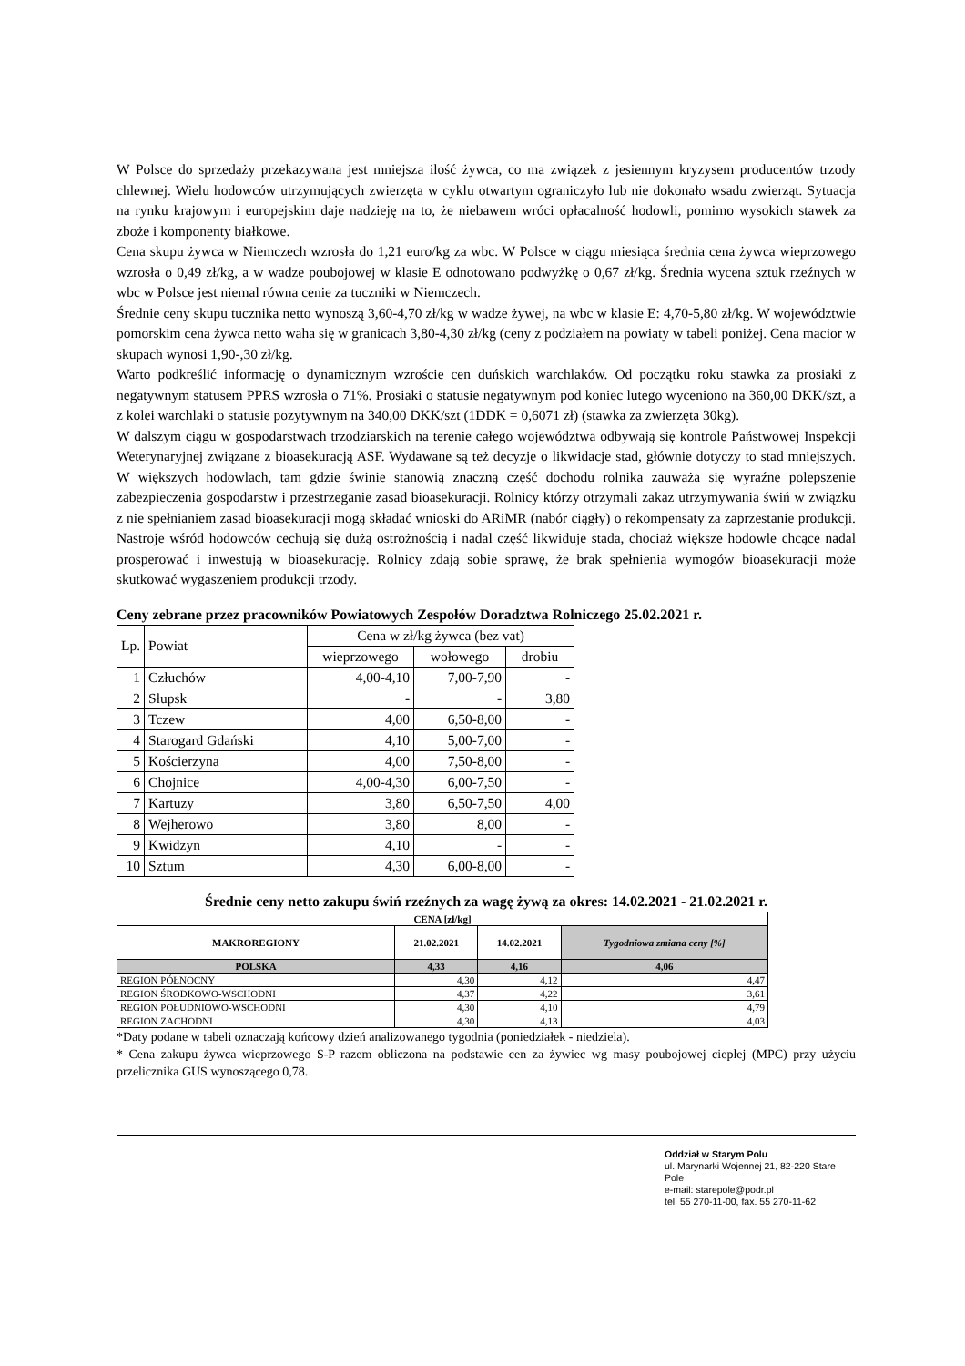W Polsce do sprzedaży przekazywana jest mniejsza ilość żywca, co ma związek z jesiennym kryzysem producentów trzody chlewnej. Wielu hodowców utrzymujących zwierzęta w cyklu otwartym ograniczyło lub nie dokonało wsadu zwierząt. Sytuacja na rynku krajowym i europejskim daje nadzieję na to, że niebawem wróci opłacalność hodowli, pomimo wysokich stawek za zboże i komponenty białkowe.
Cena skupu żywca w Niemczech wzrosła do 1,21 euro/kg za wbc. W Polsce w ciągu miesiąca średnia cena żywca wieprzowego wzrosła o 0,49 zł/kg, a w wadze poubojowej w klasie E odnotowano podwyżkę o 0,67 zł/kg. Średnia wycena sztuk rzeźnych w wbc w Polsce jest niemal równa cenie za tuczniki w Niemczech.
Średnie ceny skupu tucznika netto wynoszą 3,60-4,70 zł/kg w wadze żywej, na wbc w klasie E: 4,70-5,80 zł/kg. W województwie pomorskim cena żywca netto waha się w granicach 3,80-4,30 zł/kg (ceny z podziałem na powiaty w tabeli poniżej. Cena macior w skupach wynosi 1,90-,30 zł/kg.
Warto podkreślić informację o dynamicznym wzroście cen duńskich warchlaków. Od początku roku stawka za prosiaki z negatywnym statusem PPRS wzrosła o 71%. Prosiaki o statusie negatywnym pod koniec lutego wyceniono na 360,00 DKK/szt, a z kolei warchlaki o statusie pozytywnym na 340,00 DKK/szt (1DDK = 0,6071 zł) (stawka za zwierzęta 30kg).
W dalszym ciągu w gospodarstwach trzodziarskich na terenie całego województwa odbywają się kontrole Państwowej Inspekcji Weterynaryjnej związane z bioasekuracją ASF. Wydawane są też decyzje o likwidacje stad, głównie dotyczy to stad mniejszych. W większych hodowlach, tam gdzie świnie stanowią znaczną część dochodu rolnika zauważa się wyraźne polepszenie zabezpieczenia gospodarstw i przestrzeganie zasad bioasekuracji. Rolnicy którzy otrzymali zakaz utrzymywania świń w związku z nie spełnianiem zasad bioasekuracji mogą składać wnioski do ARiMR (nabór ciągły) o rekompensaty za zaprzestanie produkcji. Nastroje wśród hodowców cechują się dużą ostrożnością i nadal część likwiduje stada, chociaż większe hodowle chcące nadal prosperować i inwestują w bioasekurację. Rolnicy zdają sobie sprawę, że brak spełnienia wymogów bioasekuracji może skutkować wygaszeniem produkcji trzody.
Ceny zebrane przez pracowników Powiatowych Zespołów Doradztwa Rolniczego 25.02.2021 r.
| Lp. | Powiat | Cena w zł/kg żywca (bez vat) | | |
| --- | --- | --- | --- | --- |
| | | wieprzowego | wołowego | drobiu |
| 1 | Człuchów | 4,00-4,10 | 7,00-7,90 | - |
| 2 | Słupsk | - | - | 3,80 |
| 3 | Tczew | 4,00 | 6,50-8,00 | - |
| 4 | Starogard Gdański | 4,10 | 5,00-7,00 | - |
| 5 | Kościerzyna | 4,00 | 7,50-8,00 | - |
| 6 | Chojnice | 4,00-4,30 | 6,00-7,50 | - |
| 7 | Kartuzy | 3,80 | 6,50-7,50 | 4,00 |
| 8 | Wejherowo | 3,80 | 8,00 | - |
| 9 | Kwidzyn | 4,10 | - | - |
| 10 | Sztum | 4,30 | 6,00-8,00 | - |
Średnie ceny netto zakupu świń rzeźnych za wagę żywą za okres: 14.02.2021 - 21.02.2021 r.
| CENA [zł/kg] | | | |
| --- | --- | --- | --- |
| MAKROREGIONY | 21.02.2021 | 14.02.2021 | Tygodniowa zmiana ceny [%] |
| POLSKA | 4,33 | 4,16 | 4,06 |
| REGION PÓŁNOCNY | 4,30 | 4,12 | 4,47 |
| REGION ŚRODKOWO-WSCHODNI | 4,37 | 4,22 | 3,61 |
| REGION POŁUDNIOWO-WSCHODNI | 4,30 | 4,10 | 4,79 |
| REGION ZACHODNI | 4,30 | 4,13 | 4,03 |
*Daty podane w tabeli oznaczają końcowy dzień analizowanego tygodnia (poniedziałek - niedziela).
* Cena zakupu żywca wieprzowego S-P razem obliczona na podstawie cen za żywiec wg masy poubojowej ciepłej (MPC) przy użyciu przelicznika GUS wynoszącego 0,78.
Oddział w Starym Polu
ul. Marynarki Wojennej 21, 82-220 Stare Pole
e-mail: starepole@podr.pl
tel. 55 270-11-00, fax. 55 270-11-62